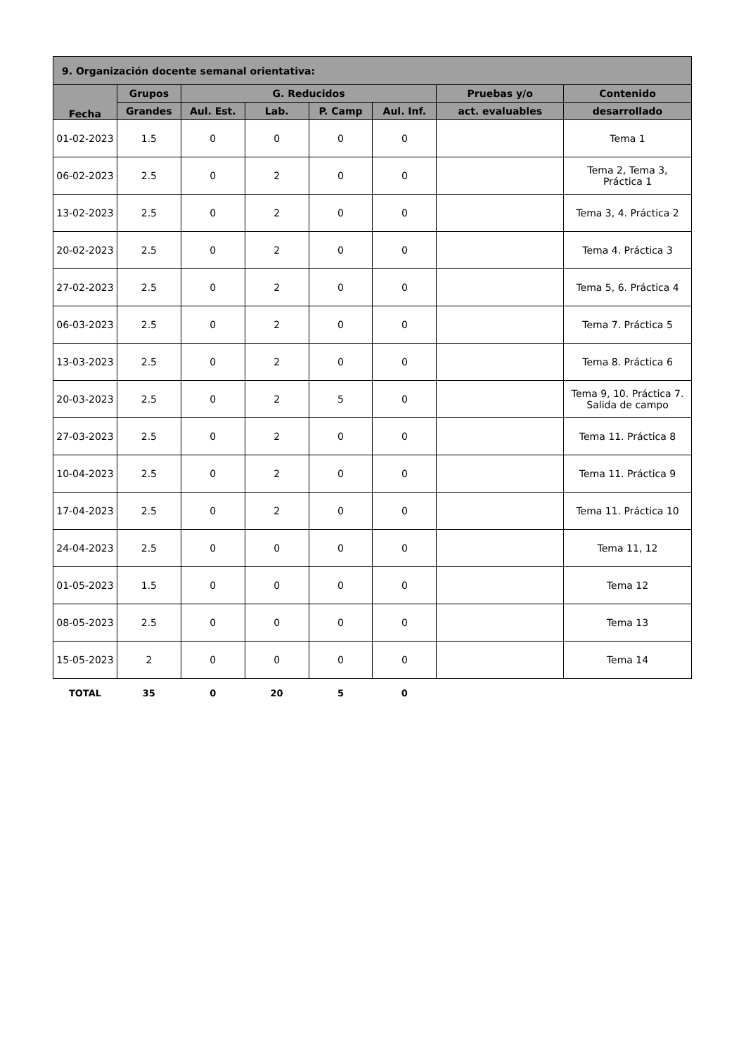| 9. Organización docente semanal orientativa: | | | | | | | |
| --- | --- | --- | --- | --- | --- | --- | --- |
| Fecha | Grupos | G. Reducidos | | | | Pruebas y/o | Contenido |
| | Grandes | Aul. Est. | Lab. | P. Camp | Aul. Inf. | act. evaluables | desarrollado |
| 01-02-2023 | 1.5 | 0 | 0 | 0 | 0 | | Tema 1 |
| 06-02-2023 | 2.5 | 0 | 2 | 0 | 0 | | Tema 2, Tema 3, Práctica 1 |
| 13-02-2023 | 2.5 | 0 | 2 | 0 | 0 | | Tema 3, 4. Práctica 2 |
| 20-02-2023 | 2.5 | 0 | 2 | 0 | 0 | | Tema 4. Práctica 3 |
| 27-02-2023 | 2.5 | 0 | 2 | 0 | 0 | | Tema 5, 6. Práctica 4 |
| 06-03-2023 | 2.5 | 0 | 2 | 0 | 0 | | Tema 7. Práctica 5 |
| 13-03-2023 | 2.5 | 0 | 2 | 0 | 0 | | Tema 8. Práctica 6 |
| 20-03-2023 | 2.5 | 0 | 2 | 5 | 0 | | Tema 9, 10. Práctica 7. Salida de campo |
| 27-03-2023 | 2.5 | 0 | 2 | 0 | 0 | | Tema 11. Práctica 8 |
| 10-04-2023 | 2.5 | 0 | 2 | 0 | 0 | | Tema 11. Práctica 9 |
| 17-04-2023 | 2.5 | 0 | 2 | 0 | 0 | | Tema 11. Práctica 10 |
| 24-04-2023 | 2.5 | 0 | 0 | 0 | 0 | | Tema 11, 12 |
| 01-05-2023 | 1.5 | 0 | 0 | 0 | 0 | | Tema 12 |
| 08-05-2023 | 2.5 | 0 | 0 | 0 | 0 | | Tema 13 |
| 15-05-2023 | 2 | 0 | 0 | 0 | 0 | | Tema 14 |
| TOTAL | 35 | 0 | 20 | 5 | 0 | | |